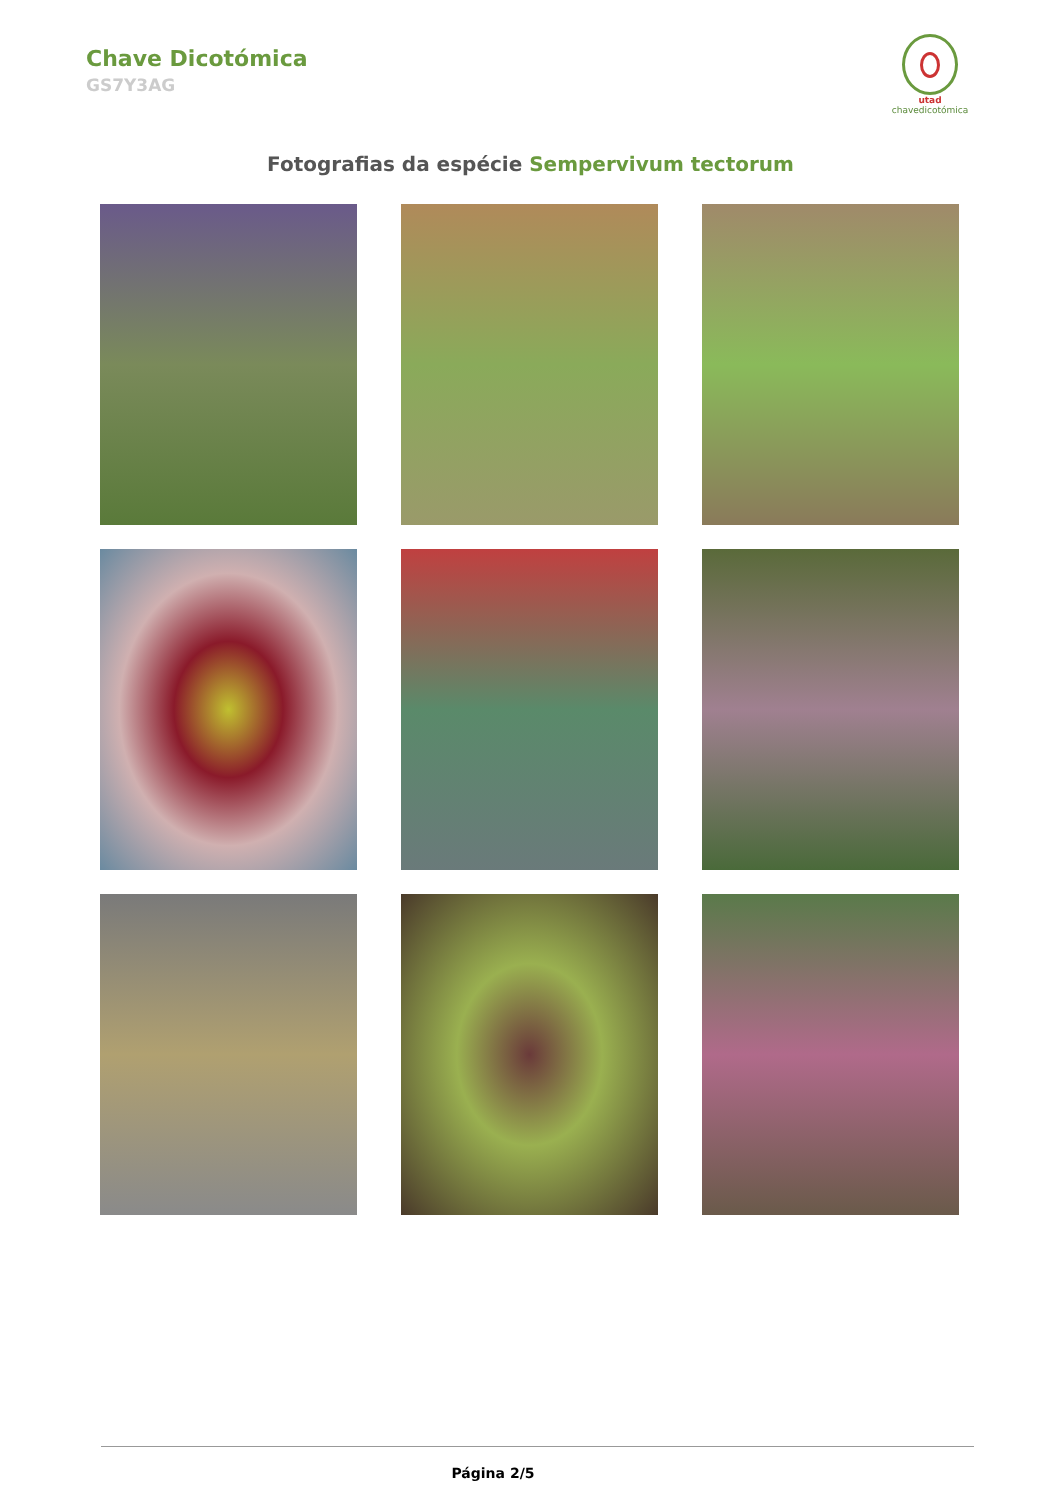Chave Dicotómica
GS7Y3AG
utad
chavedicotómica
Fotografias da espécie Sempervivum tectorum
Página 2/5